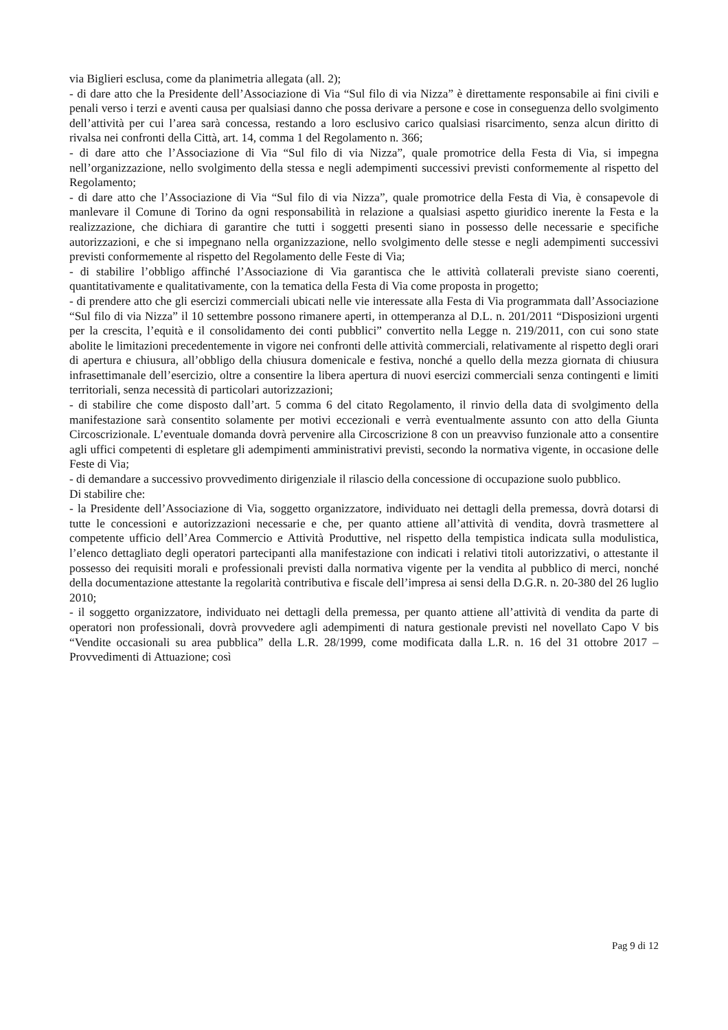via Biglieri esclusa, come da planimetria allegata (all. 2);
- di dare atto che la Presidente dell’Associazione di Via “Sul filo di via Nizza” è direttamente responsabile ai fini civili e penali verso i terzi e aventi causa per qualsiasi danno che possa derivare a persone e cose in conseguenza dello svolgimento dell’attività per cui l’area sarà concessa, restando a loro esclusivo carico qualsiasi risarcimento, senza alcun diritto di rivalsa nei confronti della Città, art. 14, comma 1 del Regolamento n. 366;
- di dare atto che l’Associazione di Via “Sul filo di via Nizza”, quale promotrice della Festa di Via, si impegna nell’organizzazione, nello svolgimento della stessa e negli adempimenti successivi previsti conformemente al rispetto del Regolamento;
- di dare atto che l’Associazione di Via “Sul filo di via Nizza”, quale promotrice della Festa di Via, è consapevole di manlevare il Comune di Torino da ogni responsabilità in relazione a qualsiasi aspetto giuridico inerente la Festa e la realizzazione, che dichiara di garantire che tutti i soggetti presenti siano in possesso delle necessarie e specifiche autorizzazioni, e che si impegnano nella organizzazione, nello svolgimento delle stesse e negli adempimenti successivi previsti conformemente al rispetto del Regolamento delle Feste di Via;
- di stabilire l’obbligo affinché l’Associazione di Via garantisca che le attività collaterali previste siano coerenti, quantitativamente e qualitativamente, con la tematica della Festa di Via come proposta in progetto;
- di prendere atto che gli esercizi commerciali ubicati nelle vie interessate alla Festa di Via programmata dall’Associazione “Sul filo di via Nizza” il 10 settembre possono rimanere aperti, in ottemperanza al D.L. n. 201/2011 “Disposizioni urgenti per la crescita, l’equità e il consolidamento dei conti pubblici” convertito nella Legge n. 219/2011, con cui sono state abolite le limitazioni precedentemente in vigore nei confronti delle attività commerciali, relativamente al rispetto degli orari di apertura e chiusura, all’obbligo della chiusura domenicale e festiva, nonché a quello della mezza giornata di chiusura infrasettimanale dell’esercizio, oltre a consentire la libera apertura di nuovi esercizi commerciali senza contingenti e limiti territoriali, senza necessità di particolari autorizzazioni;
- di stabilire che come disposto dall’art. 5 comma 6 del citato Regolamento, il rinvio della data di svolgimento della manifestazione sarà consentito solamente per motivi eccezionali e verrà eventualmente assunto con atto della Giunta Circoscrizionale. L’eventuale domanda dovrà pervenire alla Circoscrizione 8 con un preavviso funzionale atto a consentire agli uffici competenti di espletare gli adempimenti amministrativi previsti, secondo la normativa vigente, in occasione delle Feste di Via;
- di demandare a successivo provvedimento dirigenziale il rilascio della concessione di occupazione suolo pubblico.
Di stabilire che:
- la Presidente dell’Associazione di Via, soggetto organizzatore, individuato nei dettagli della premessa, dovrà dotarsi di tutte le concessioni e autorizzazioni necessarie e che, per quanto attiene all’attività di vendita, dovrà trasmettere al competente ufficio dell’Area Commercio e Attività Produttive, nel rispetto della tempistica indicata sulla modulistica, l’elenco dettagliato degli operatori partecipanti alla manifestazione con indicati i relativi titoli autorizzativi, o attestante il possesso dei requisiti morali e professionali previsti dalla normativa vigente per la vendita al pubblico di merci, nonché della documentazione attestante la regolarità contributiva e fiscale dell’impresa ai sensi della D.G.R. n. 20-380 del 26 luglio 2010;
- il soggetto organizzatore, individuato nei dettagli della premessa, per quanto attiene all’attività di vendita da parte di operatori non professionali, dovrà provvedere agli adempimenti di natura gestionale previsti nel novellato Capo V bis “Vendite occasionali su area pubblica” della L.R. 28/1999, come modificata dalla L.R. n. 16 del 31 ottobre 2017 – Provvedimenti di Attuazione; così
Pag 9 di 12